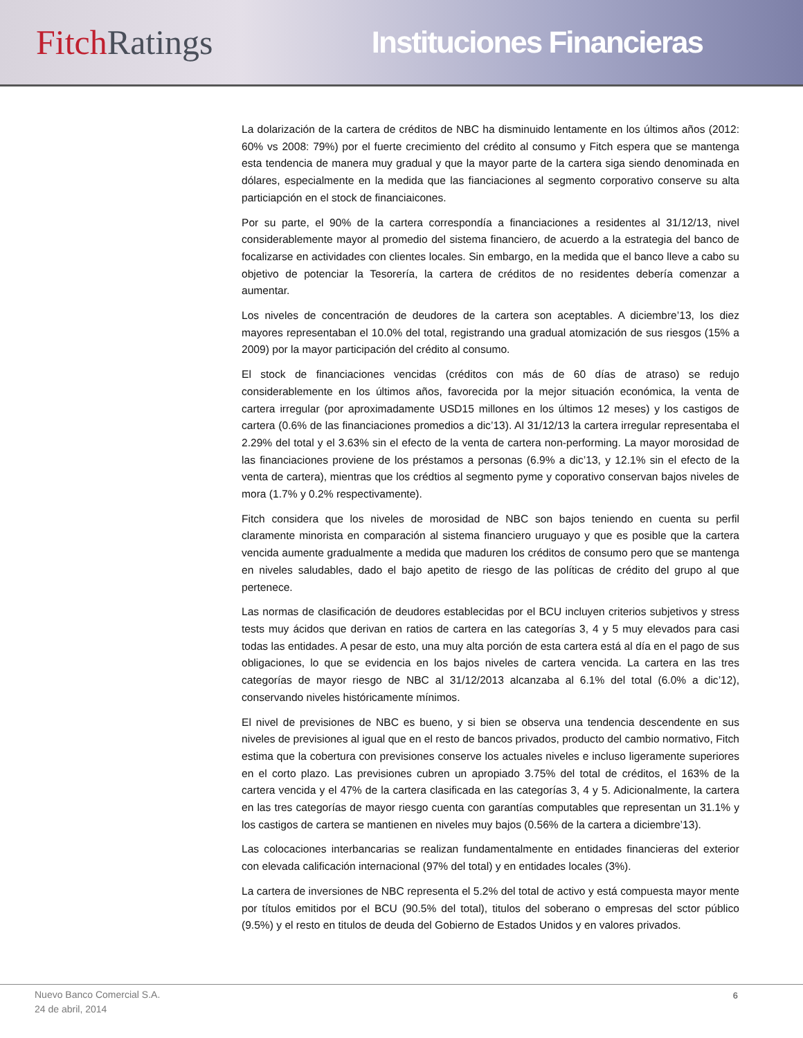Fitch Ratings Instituciones Financieras
La dolarización de la cartera de créditos de NBC ha disminuido lentamente en los últimos años (2012: 60% vs 2008: 79%) por el fuerte crecimiento del crédito al consumo y Fitch espera que se mantenga esta tendencia de manera muy gradual y que la mayor parte de la cartera siga siendo denominada en dólares, especialmente en la medida que las fianciaciones al segmento corporativo conserve su alta particiapción en el stock de financiaicones.
Por su parte, el 90% de la cartera correspondía a financiaciones a residentes al 31/12/13, nivel considerablemente mayor al promedio del sistema financiero, de acuerdo a la estrategia del banco de focalizarse en actividades con clientes locales. Sin embargo, en la medida que el banco lleve a cabo su objetivo de potenciar la Tesorería, la cartera de créditos de no residentes debería comenzar a aumentar.
Los niveles de concentración de deudores de la cartera son aceptables. A diciembre’13, los diez mayores representaban el 10.0% del total, registrando una gradual atomización de sus riesgos (15% a 2009) por la mayor participación del crédito al consumo.
El stock de financiaciones vencidas (créditos con más de 60 días de atraso) se redujo considerablemente en los últimos años, favorecida por la mejor situación económica, la venta de cartera irregular (por aproximadamente USD15 millones en los últimos 12 meses) y los castigos de cartera (0.6% de las financiaciones promedios a dic’13). Al 31/12/13 la cartera irregular representaba el 2.29% del total y el 3.63% sin el efecto de la venta de cartera non-performing. La mayor morosidad de las financiaciones proviene de los préstamos a personas (6.9% a dic’13, y 12.1% sin el efecto de la venta de cartera), mientras que los crédtios al segmento pyme y coporativo conservan bajos niveles de mora (1.7% y 0.2% respectivamente).
Fitch considera que los niveles de morosidad de NBC son bajos teniendo en cuenta su perfil claramente minorista en comparación al sistema financiero uruguayo y que es posible que la cartera vencida aumente gradualmente a medida que maduren los créditos de consumo pero que se mantenga en niveles saludables, dado el bajo apetito de riesgo de las políticas de crédito del grupo al que pertenece.
Las normas de clasificación de deudores establecidas por el BCU incluyen criterios subjetivos y stress tests muy ácidos que derivan en ratios de cartera en las categorías 3, 4 y 5 muy elevados para casi todas las entidades. A pesar de esto, una muy alta porción de esta cartera está al día en el pago de sus obligaciones, lo que se evidencia en los bajos niveles de cartera vencida. La cartera en las tres categorías de mayor riesgo de NBC al 31/12/2013 alcanzaba al 6.1% del total (6.0% a dic’12), conservando niveles históricamente mínimos.
El nivel de previsiones de NBC es bueno, y si bien se observa una tendencia descendente en sus niveles de previsiones al igual que en el resto de bancos privados, producto del cambio normativo, Fitch estima que la cobertura con previsiones conserve los actuales niveles e incluso ligeramente superiores en el corto plazo. Las previsiones cubren un apropiado 3.75% del total de créditos, el 163% de la cartera vencida y el 47% de la cartera clasificada en las categorías 3, 4 y 5. Adicionalmente, la cartera en las tres categorías de mayor riesgo cuenta con garantías computables que representan un 31.1% y los castigos de cartera se mantienen en niveles muy bajos (0.56% de la cartera a diciembre’13).
Las colocaciones interbancarias se realizan fundamentalmente en entidades financieras del exterior con elevada calificación internacional (97% del total) y en entidades locales (3%).
La cartera de inversiones de NBC representa el 5.2% del total de activo y está compuesta mayor mente por títulos emitidos por el BCU (90.5% del total), titulos del soberano o empresas del sctor público (9.5%) y el resto en titulos de deuda del Gobierno de Estados Unidos y en valores privados.
Nuevo Banco Comercial S.A.
24 de abril, 2014
6